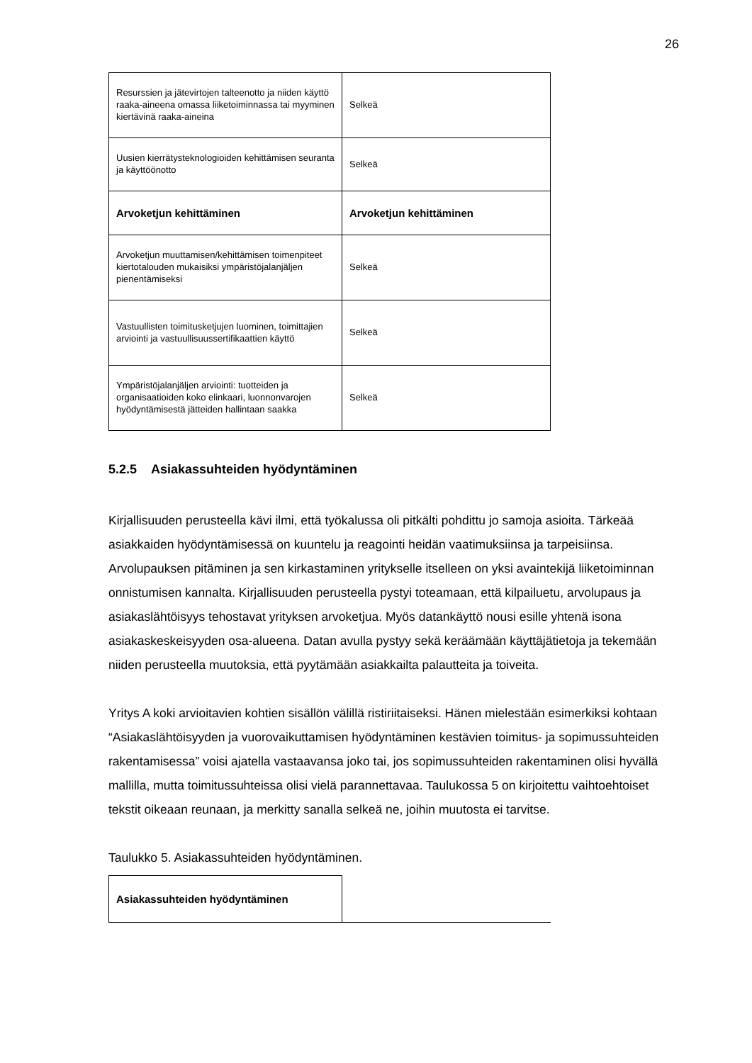26
| Resurssien ja jätevirtojen talteenotto ja niiden käyttö raaka-aineena omassa liiketoiminnassa tai myyminen kiertävinä raaka-aineina | Selkeä |
| Uusien kierrätysteknologioiden kehittämisen seuranta ja käyttöönotto | Selkeä |
| Arvoketjun kehittäminen | Arvoketjun kehittäminen |
| Arvoketjun muuttamisen/kehittämisen toimenpiteet kiertotalouden mukaisiksi ympäristöjalanjäljen pienentämiseksi | Selkeä |
| Vastuullisten toimitusketjujen luominen, toimittajien arviointi ja vastuullisuussertifikaattien käyttö | Selkeä |
| Ympäristöjalanjäljen arviointi: tuotteiden ja organisaatioiden koko elinkaari, luonnonvarojen hyödyntämisestä jätteiden hallintaan saakka | Selkeä |
5.2.5 Asiakassuhteiden hyödyntäminen
Kirjallisuuden perusteella kävi ilmi, että työkalussa oli pitkälti pohdittu jo samoja asioita. Tärkeää asiakkaiden hyödyntämisessä on kuuntelu ja reagointi heidän vaatimuksiinsa ja tarpeisiinsa. Arvolupauksen pitäminen ja sen kirkastaminen yritykselle itselleen on yksi avaintekijä liiketoiminnan onnistumisen kannalta. Kirjallisuuden perusteella pystyi toteamaan, että kilpailuetu, arvolupaus ja asiakaslähtöisyys tehostavat yrityksen arvoketjua. Myös datankäyttö nousi esille yhtenä isona asiakaskeskeisyyden osa-alueena. Datan avulla pystyy sekä keräämään käyttäjätietoja ja tekemään niiden perusteella muutoksia, että pyytämään asiakkailta palautteita ja toiveita.
Yritys A koki arvioitavien kohtien sisällön välillä ristiriitaiseksi. Hänen mielestään esimerkiksi kohtaan “Asiakaslähtöisyyden ja vuorovaikuttamisen hyödyntäminen kestävien toimitus- ja sopimussuhteiden rakentamisessa” voisi ajatella vastaavansa joko tai, jos sopimussuhteiden rakentaminen olisi hyvällä mallilla, mutta toimitussuhteissa olisi vielä parannettavaa. Taulukossa 5 on kirjoitettu vaihtoehtoiset tekstit oikeaan reunaan, ja merkitty sanalla selkeä ne, joihin muutosta ei tarvitse.
Taulukko 5. Asiakassuhteiden hyödyntäminen.
| Asiakassuhteiden hyödyntäminen | |